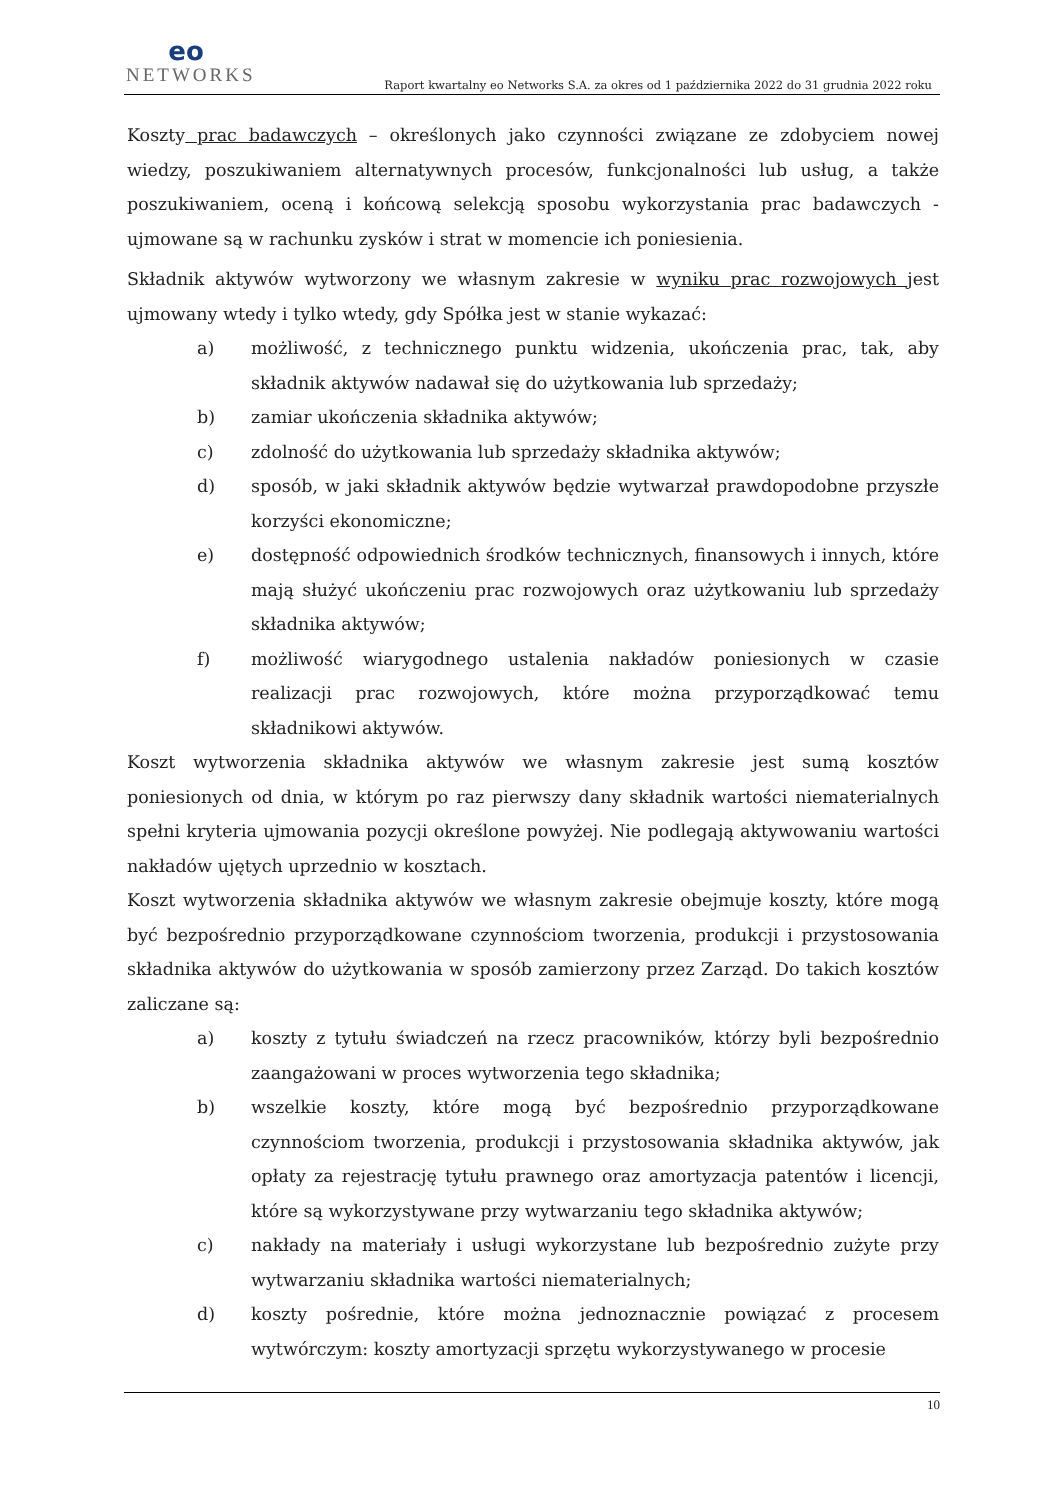eo
NETWORKS
Raport kwartalny eo Networks S.A. za okres od 1 października 2022 do 31 grudnia 2022 roku
Koszty prac badawczych – określonych jako czynności związane ze zdobyciem nowej wiedzy, poszukiwaniem alternatywnych procesów, funkcjonalności lub usług, a także poszukiwaniem, oceną i końcową selekcją sposobu wykorzystania prac badawczych - ujmowane są w rachunku zysków i strat w momencie ich poniesienia.
Składnik aktywów wytworzony we własnym zakresie w wyniku prac rozwojowych jest ujmowany wtedy i tylko wtedy, gdy Spółka jest w stanie wykazać:
a) możliwość, z technicznego punktu widzenia, ukończenia prac, tak, aby składnik aktywów nadawał się do użytkowania lub sprzedaży;
b) zamiar ukończenia składnika aktywów;
c) zdolność do użytkowania lub sprzedaży składnika aktywów;
d) sposób, w jaki składnik aktywów będzie wytwarzał prawdopodobne przyszłe korzyści ekonomiczne;
e) dostępność odpowiednich środków technicznych, finansowych i innych, które mają służyć ukończeniu prac rozwojowych oraz użytkowaniu lub sprzedaży składnika aktywów;
f) możliwość wiarygodnego ustalenia nakładów poniesionych w czasie realizacji prac rozwojowych, które można przyporządkować temu składnikowi aktywów.
Koszt wytworzenia składnika aktywów we własnym zakresie jest sumą kosztów poniesionych od dnia, w którym po raz pierwszy dany składnik wartości niematerialnych spełni kryteria ujmowania pozycji określone powyżej. Nie podlegają aktywowaniu wartości nakładów ujętych uprzednio w kosztach.
Koszt wytworzenia składnika aktywów we własnym zakresie obejmuje koszty, które mogą być bezpośrednio przyporządkowane czynnościom tworzenia, produkcji i przystosowania składnika aktywów do użytkowania w sposób zamierzony przez Zarząd. Do takich kosztów zaliczane są:
a) koszty z tytułu świadczeń na rzecz pracowników, którzy byli bezpośrednio zaangażowani w proces wytworzenia tego składnika;
b) wszelkie koszty, które mogą być bezpośrednio przyporządkowane czynnościom tworzenia, produkcji i przystosowania składnika aktywów, jak opłaty za rejestrację tytułu prawnego oraz amortyzacja patentów i licencji, które są wykorzystywane przy wytwarzaniu tego składnika aktywów;
c) nakłady na materiały i usługi wykorzystane lub bezpośrednio zużyte przy wytwarzaniu składnika wartości niematerialnych;
d) koszty pośrednie, które można jednoznacznie powiązać z procesem wytwórczym: koszty amortyzacji sprzętu wykorzystywanego w procesie
10